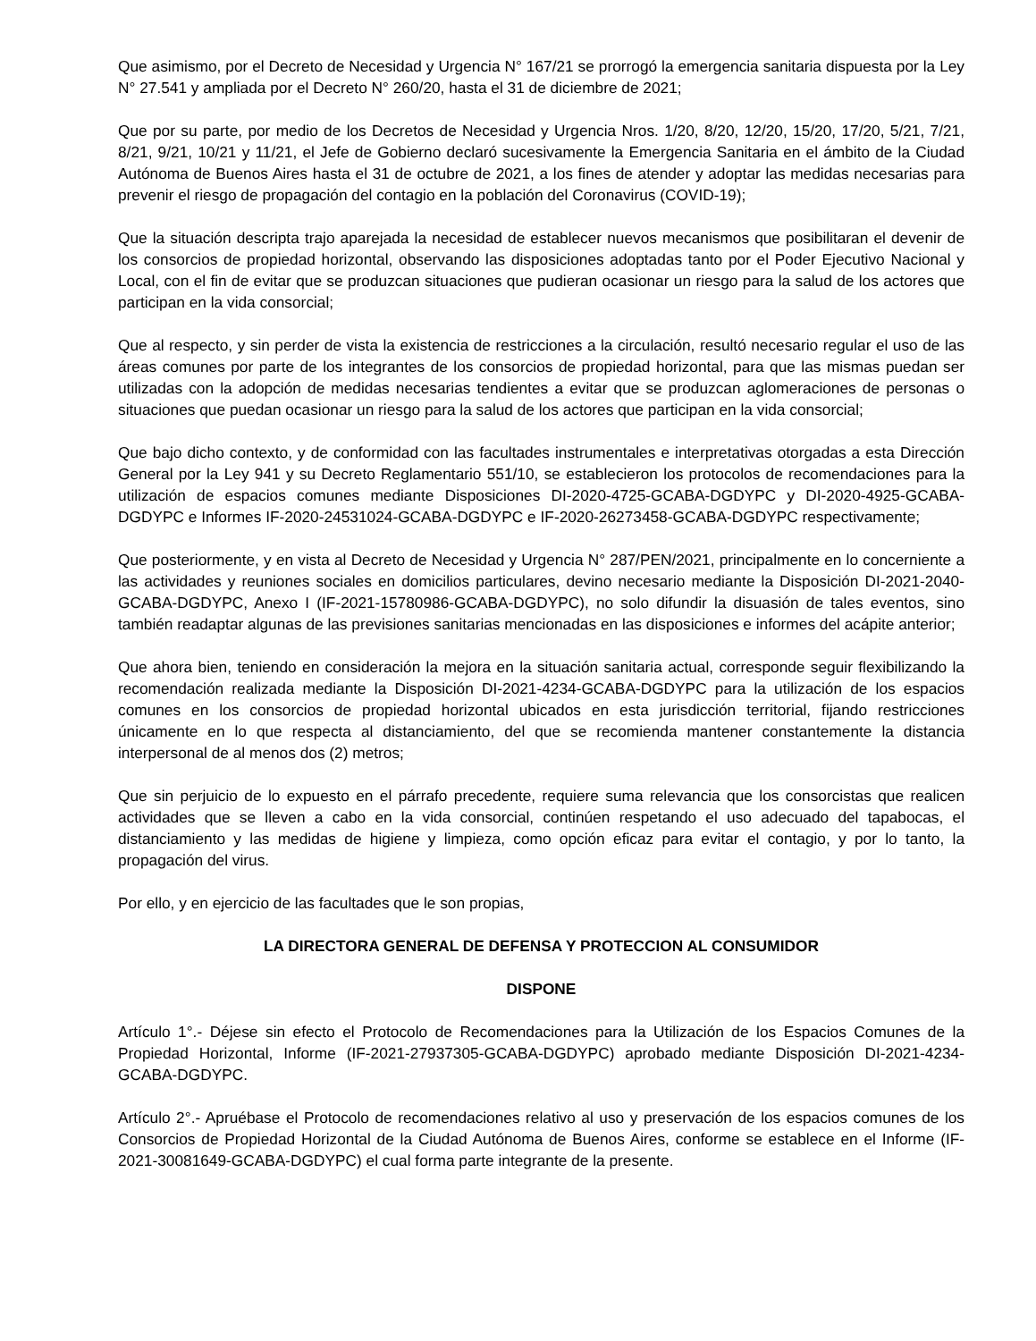Que asimismo, por el Decreto de Necesidad y Urgencia N° 167/21 se prorrogó la emergencia sanitaria dispuesta por la Ley N° 27.541 y ampliada por el Decreto N° 260/20, hasta el 31 de diciembre de 2021;
Que por su parte, por medio de los Decretos de Necesidad y Urgencia Nros. 1/20, 8/20, 12/20, 15/20, 17/20, 5/21, 7/21, 8/21, 9/21, 10/21 y 11/21, el Jefe de Gobierno declaró sucesivamente la Emergencia Sanitaria en el ámbito de la Ciudad Autónoma de Buenos Aires hasta el 31 de octubre de 2021, a los fines de atender y adoptar las medidas necesarias para prevenir el riesgo de propagación del contagio en la población del Coronavirus (COVID-19);
Que la situación descripta trajo aparejada la necesidad de establecer nuevos mecanismos que posibilitaran el devenir de los consorcios de propiedad horizontal, observando las disposiciones adoptadas tanto por el Poder Ejecutivo Nacional y Local, con el fin de evitar que se produzcan situaciones que pudieran ocasionar un riesgo para la salud de los actores que participan en la vida consorcial;
Que al respecto, y sin perder de vista la existencia de restricciones a la circulación, resultó necesario regular el uso de las áreas comunes por parte de los integrantes de los consorcios de propiedad horizontal, para que las mismas puedan ser utilizadas con la adopción de medidas necesarias tendientes a evitar que se produzcan aglomeraciones de personas o situaciones que puedan ocasionar un riesgo para la salud de los actores que participan en la vida consorcial;
Que bajo dicho contexto, y de conformidad con las facultades instrumentales e interpretativas otorgadas a esta Dirección General por la Ley 941 y su Decreto Reglamentario 551/10, se establecieron los protocolos de recomendaciones para la utilización de espacios comunes mediante Disposiciones DI-2020-4725-GCABA-DGDYPC y DI-2020-4925-GCABA-DGDYPC e Informes IF-2020-24531024-GCABA-DGDYPC e IF-2020-26273458-GCABA-DGDYPC respectivamente;
Que posteriormente, y en vista al Decreto de Necesidad y Urgencia N° 287/PEN/2021, principalmente en lo concerniente a las actividades y reuniones sociales en domicilios particulares, devino necesario mediante la Disposición DI-2021-2040-GCABA-DGDYPC, Anexo I (IF-2021-15780986-GCABA-DGDYPC), no solo difundir la disuasión de tales eventos, sino también readaptar algunas de las previsiones sanitarias mencionadas en las disposiciones e informes del acápite anterior;
Que ahora bien, teniendo en consideración la mejora en la situación sanitaria actual, corresponde seguir flexibilizando la recomendación realizada mediante la Disposición DI-2021-4234-GCABA-DGDYPC para la utilización de los espacios comunes en los consorcios de propiedad horizontal ubicados en esta jurisdicción territorial, fijando restricciones únicamente en lo que respecta al distanciamiento, del que se recomienda mantener constantemente la distancia interpersonal de al menos dos (2) metros;
Que sin perjuicio de lo expuesto en el párrafo precedente, requiere suma relevancia que los consorcistas que realicen actividades que se lleven a cabo en la vida consorcial, continúen respetando el uso adecuado del tapabocas, el distanciamiento y las medidas de higiene y limpieza, como opción eficaz para evitar el contagio, y por lo tanto, la propagación del virus.
Por ello, y en ejercicio de las facultades que le son propias,
LA DIRECTORA GENERAL DE DEFENSA Y PROTECCION AL CONSUMIDOR
DISPONE
Artículo 1°.- Déjese sin efecto el Protocolo de Recomendaciones para la Utilización de los Espacios Comunes de la Propiedad Horizontal, Informe (IF-2021-27937305-GCABA-DGDYPC) aprobado mediante Disposición DI-2021-4234-GCABA-DGDYPC.
Artículo 2°.- Apruébase el Protocolo de recomendaciones relativo al uso y preservación de los espacios comunes de los Consorcios de Propiedad Horizontal de la Ciudad Autónoma de Buenos Aires, conforme se establece en el Informe (IF-2021-30081649-GCABA-DGDYPC) el cual forma parte integrante de la presente.